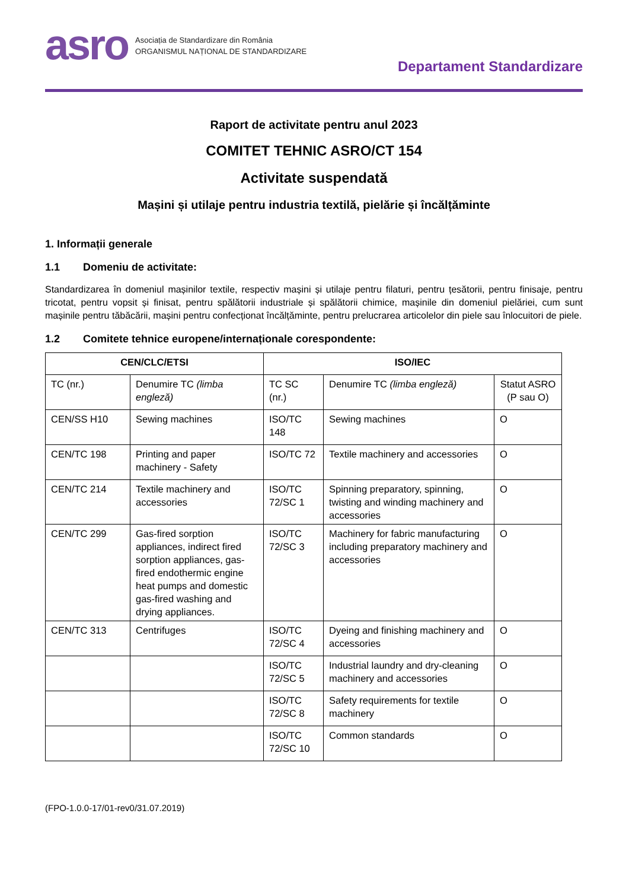asro
Asociația de Standardizare din România
ORGANISMUL NAȚIONAL DE STANDARDIZARE
Departament Standardizare
Raport de activitate pentru anul 2023
COMITET TEHNIC ASRO/CT 154
Activitate suspendată
Mașini și utilaje pentru industria textilă, pielărie și încălțăminte
1. Informații generale
1.1 Domeniu de activitate:
Standardizarea în domeniul mașinilor textile, respectiv mașini și utilaje pentru filaturi, pentru țesătorii, pentru finisaje, pentru tricotat, pentru vopsit și finisat, pentru spălătorii industriale și spălătorii chimice, mașinile din domeniul pielăriei, cum sunt mașinile pentru tăbăcării, mașini pentru confecționat încălțăminte, pentru prelucrarea articolelor din piele sau înlocuitori de piele.
1.2 Comitete tehnice europene/internaționale corespondente:
| CEN/CLC/ETSI | | ISO/IEC | | |
| --- | --- | --- | --- | --- |
| TC (nr.) | Denumire TC (limba engleză) | TC SC (nr.) | Denumire TC (limba engleză) | Statut ASRO (P sau O) |
| CEN/SS H10 | Sewing machines | ISO/TC 148 | Sewing machines | O |
| CEN/TC 198 | Printing and paper machinery - Safety | ISO/TC 72 | Textile machinery and accessories | O |
| CEN/TC 214 | Textile machinery and accessories | ISO/TC 72/SC 1 | Spinning preparatory, spinning, twisting and winding machinery and accessories | O |
| CEN/TC 299 | Gas-fired sorption appliances, indirect fired sorption appliances, gas-fired endothermic engine heat pumps and domestic gas-fired washing and drying appliances. | ISO/TC 72/SC 3 | Machinery for fabric manufacturing including preparatory machinery and accessories | O |
| CEN/TC 313 | Centrifuges | ISO/TC 72/SC 4 | Dyeing and finishing machinery and accessories | O |
| | | ISO/TC 72/SC 5 | Industrial laundry and dry-cleaning machinery and accessories | O |
| | | ISO/TC 72/SC 8 | Safety requirements for textile machinery | O |
| | | ISO/TC 72/SC 10 | Common standards | O |
(FPO-1.0.0-17/01-rev0/31.07.2019)